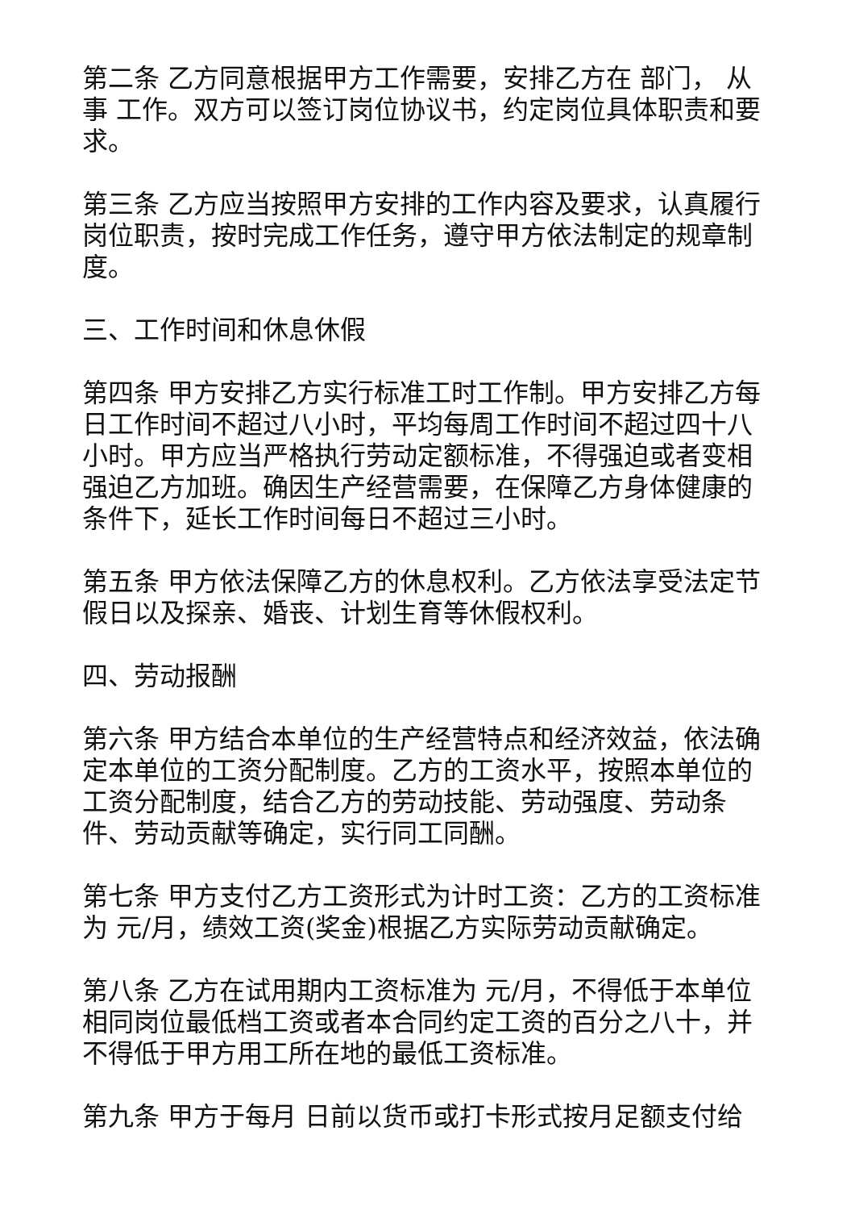第二条 乙方同意根据甲方工作需要，安排乙方在 部门， 从事 工作。双方可以签订岗位协议书，约定岗位具体职责和要求。
第三条 乙方应当按照甲方安排的工作内容及要求，认真履行岗位职责，按时完成工作任务，遵守甲方依法制定的规章制度。
三、工作时间和休息休假
第四条 甲方安排乙方实行标准工时工作制。甲方安排乙方每日工作时间不超过八小时，平均每周工作时间不超过四十八小时。甲方应当严格执行劳动定额标准，不得强迫或者变相强迫乙方加班。确因生产经营需要，在保障乙方身体健康的条件下，延长工作时间每日不超过三小时。
第五条 甲方依法保障乙方的休息权利。乙方依法享受法定节假日以及探亲、婚丧、计划生育等休假权利。
四、劳动报酬
第六条 甲方结合本单位的生产经营特点和经济效益，依法确定本单位的工资分配制度。乙方的工资水平，按照本单位的工资分配制度，结合乙方的劳动技能、劳动强度、劳动条件、劳动贡献等确定，实行同工同酬。
第七条 甲方支付乙方工资形式为计时工资：乙方的工资标准为 元/月，绩效工资(奖金)根据乙方实际劳动贡献确定。
第八条 乙方在试用期内工资标准为 元/月，不得低于本单位相同岗位最低档工资或者本合同约定工资的百分之八十，并不得低于甲方用工所在地的最低工资标准。
第九条 甲方于每月 日前以货币或打卡形式按月足额支付给